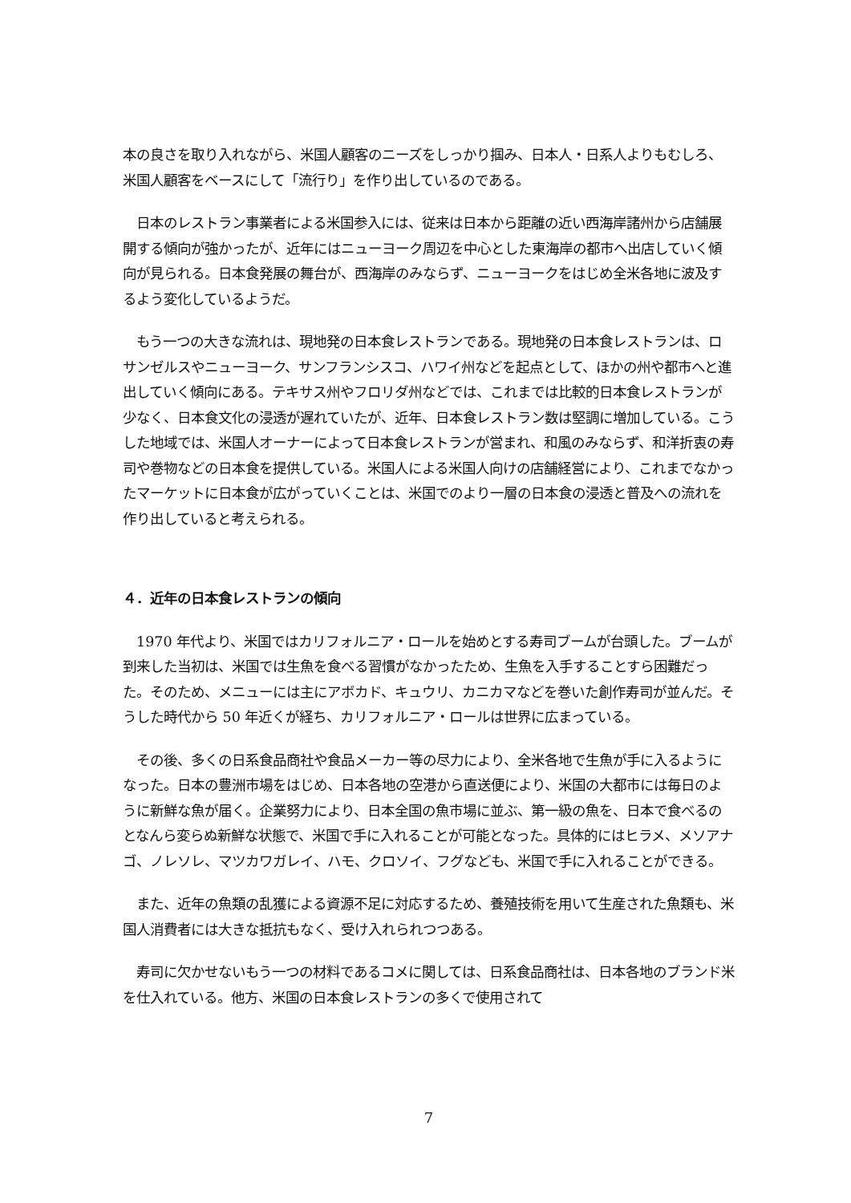本の良さを取り入れながら、米国人顧客のニーズをしっかり掴み、日本人・日系人よりもむしろ、米国人顧客をベースにして「流行り」を作り出しているのである。
　日本のレストラン事業者による米国参入には、従来は日本から距離の近い西海岸諸州から店舗展開する傾向が強かったが、近年にはニューヨーク周辺を中心とした東海岸の都市へ出店していく傾向が見られる。日本食発展の舞台が、西海岸のみならず、ニューヨークをはじめ全米各地に波及するよう変化しているようだ。
　もう一つの大きな流れは、現地発の日本食レストランである。現地発の日本食レストランは、ロサンゼルスやニューヨーク、サンフランシスコ、ハワイ州などを起点として、ほかの州や都市へと進出していく傾向にある。テキサス州やフロリダ州などでは、これまでは比較的日本食レストランが少なく、日本食文化の浸透が遅れていたが、近年、日本食レストラン数は堅調に増加している。こうした地域では、米国人オーナーによって日本食レストランが営まれ、和風のみならず、和洋折衷の寿司や巻物などの日本食を提供している。米国人による米国人向けの店舗経営により、これまでなかったマーケットに日本食が広がっていくことは、米国でのより一層の日本食の浸透と普及への流れを作り出していると考えられる。
４．近年の日本食レストランの傾向
　1970 年代より、米国ではカリフォルニア・ロールを始めとする寿司ブームが台頭した。ブームが到来した当初は、米国では生魚を食べる習慣がなかったため、生魚を入手することすら困難だった。そのため、メニューには主にアボカド、キュウリ、カニカマなどを巻いた創作寿司が並んだ。そうした時代から 50 年近くが経ち、カリフォルニア・ロールは世界に広まっている。
　その後、多くの日系食品商社や食品メーカー等の尽力により、全米各地で生魚が手に入るようになった。日本の豊洲市場をはじめ、日本各地の空港から直送便により、米国の大都市には毎日のように新鮮な魚が届く。企業努力により、日本全国の魚市場に並ぶ、第一級の魚を、日本で食べるのとなんら変らぬ新鮮な状態で、米国で手に入れることが可能となった。具体的にはヒラメ、メソアナゴ、ノレソレ、マツカワガレイ、ハモ、クロソイ、フグなども、米国で手に入れることができる。
　また、近年の魚類の乱獲による資源不足に対応するため、養殖技術を用いて生産された魚類も、米国人消費者には大きな抵抗もなく、受け入れられつつある。
　寿司に欠かせないもう一つの材料であるコメに関しては、日系食品商社は、日本各地のブランド米を仕入れている。他方、米国の日本食レストランの多くで使用されて
7